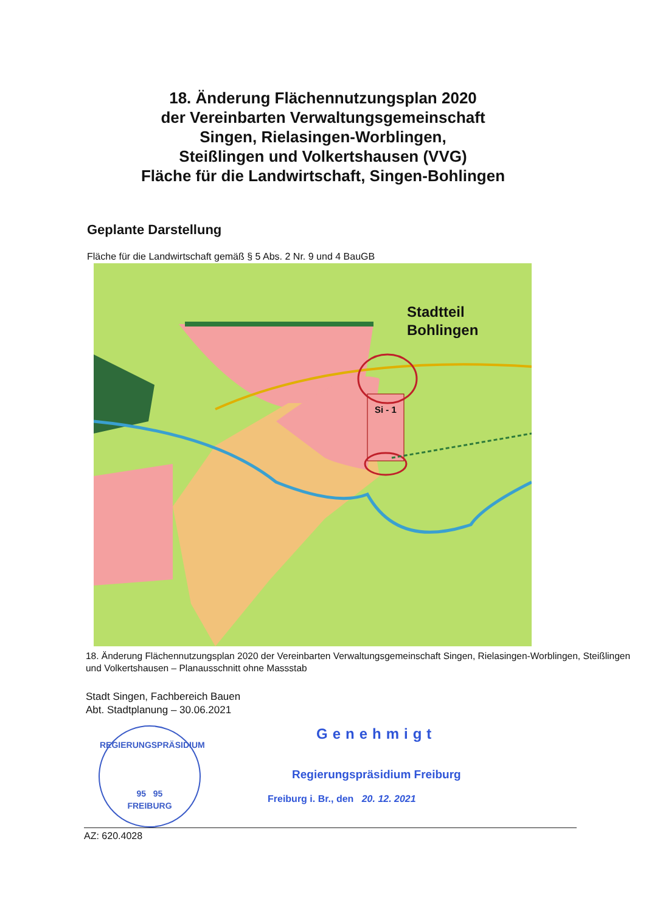18. Änderung Flächennutzungsplan 2020
der Vereinbarten Verwaltungsgemeinschaft
Singen, Rielasingen-Worblingen,
Steißlingen und Volkertshausen (VVG)
Fläche für die Landwirtschaft, Singen-Bohlingen
Geplante Darstellung
Fläche für die Landwirtschaft gemäß § 5 Abs. 2 Nr. 9 und 4 BauGB
Stadtteil
Bohlingen
Si - 1
18. Änderung Flächennutzungsplan 2020 der Vereinbarten Verwaltungsgemeinschaft Singen, Rielasingen-Worblingen, Steißlingen und Volkertshausen – Planausschnitt ohne Massstab
Stadt Singen, Fachbereich Bauen
Abt. Stadtplanung – 30.06.2021
REGIERUNGSPRÄSIDIUM
95 95
FREIBURG
Genehmigt
Regierungspräsidium Freiburg
Freiburg i. Br., den 20. 12. 2021
AZ: 620.4028